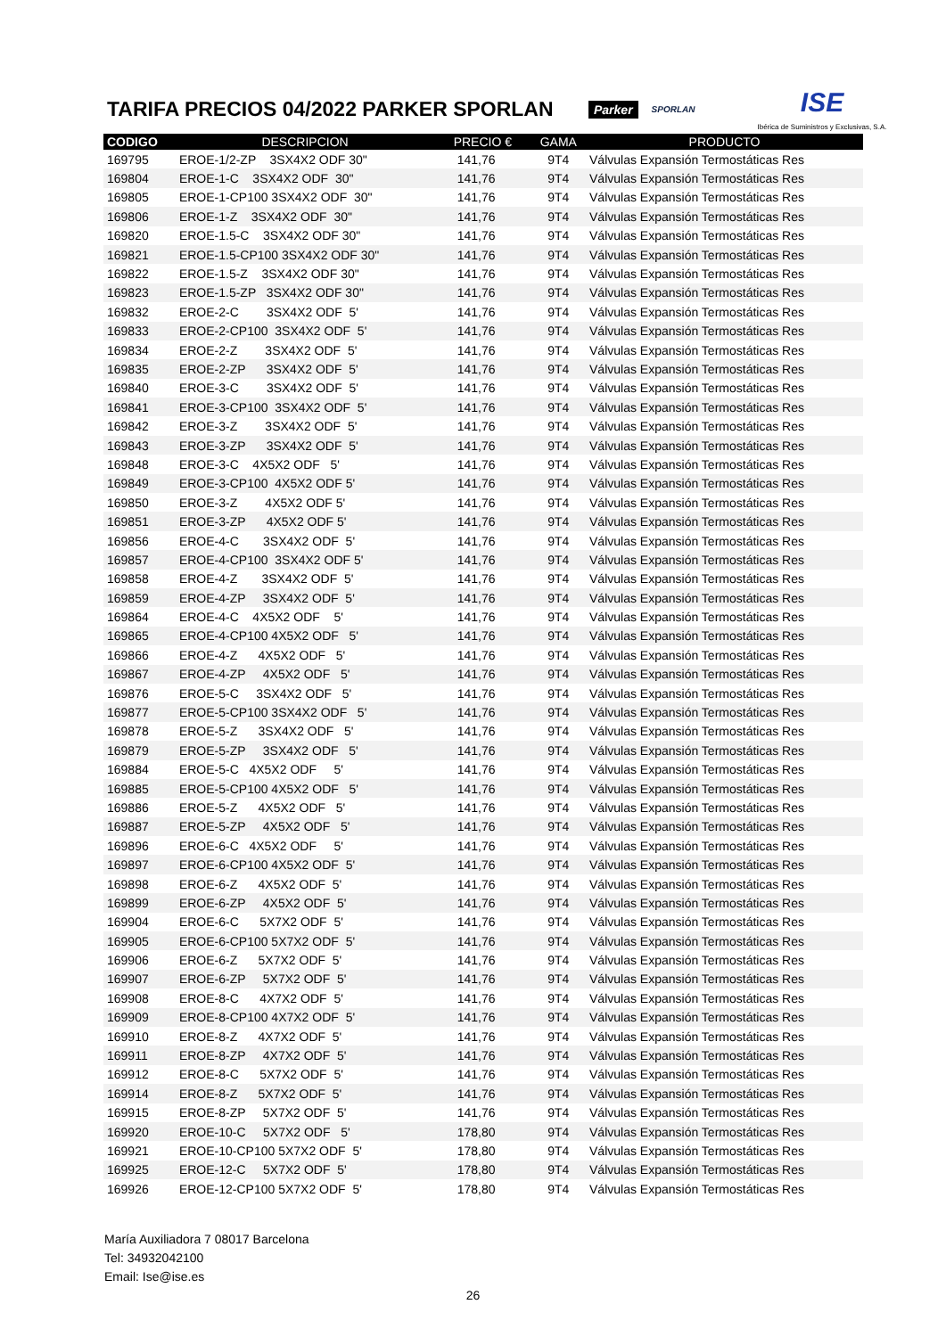TARIFA PRECIOS 04/2022 PARKER SPORLAN
Parker SPORLAN ISE
Ibérica de Suministros y Exclusivas, S.A.
| CODIGO | DESCRIPCION | PRECIO € | GAMA | PRODUCTO |
| --- | --- | --- | --- | --- |
| 169795 | EROE-1/2-ZP 3SX4X2 ODF 30" | 141,76 | 9T4 | Válvulas Expansión Termostáticas Res |
| 169804 | EROE-1-C 3SX4X2 ODF 30" | 141,76 | 9T4 | Válvulas Expansión Termostáticas Res |
| 169805 | EROE-1-CP100 3SX4X2 ODF 30" | 141,76 | 9T4 | Válvulas Expansión Termostáticas Res |
| 169806 | EROE-1-Z 3SX4X2 ODF 30" | 141,76 | 9T4 | Válvulas Expansión Termostáticas Res |
| 169820 | EROE-1.5-C 3SX4X2 ODF 30" | 141,76 | 9T4 | Válvulas Expansión Termostáticas Res |
| 169821 | EROE-1.5-CP100 3SX4X2 ODF 30" | 141,76 | 9T4 | Válvulas Expansión Termostáticas Res |
| 169822 | EROE-1.5-Z 3SX4X2 ODF 30" | 141,76 | 9T4 | Válvulas Expansión Termostáticas Res |
| 169823 | EROE-1.5-ZP 3SX4X2 ODF 30" | 141,76 | 9T4 | Válvulas Expansión Termostáticas Res |
| 169832 | EROE-2-C 3SX4X2 ODF 5' | 141,76 | 9T4 | Válvulas Expansión Termostáticas Res |
| 169833 | EROE-2-CP100 3SX4X2 ODF 5' | 141,76 | 9T4 | Válvulas Expansión Termostáticas Res |
| 169834 | EROE-2-Z 3SX4X2 ODF 5' | 141,76 | 9T4 | Válvulas Expansión Termostáticas Res |
| 169835 | EROE-2-ZP 3SX4X2 ODF 5' | 141,76 | 9T4 | Válvulas Expansión Termostáticas Res |
| 169840 | EROE-3-C 3SX4X2 ODF 5' | 141,76 | 9T4 | Válvulas Expansión Termostáticas Res |
| 169841 | EROE-3-CP100 3SX4X2 ODF 5' | 141,76 | 9T4 | Válvulas Expansión Termostáticas Res |
| 169842 | EROE-3-Z 3SX4X2 ODF 5' | 141,76 | 9T4 | Válvulas Expansión Termostáticas Res |
| 169843 | EROE-3-ZP 3SX4X2 ODF 5' | 141,76 | 9T4 | Válvulas Expansión Termostáticas Res |
| 169848 | EROE-3-C 4X5X2 ODF 5' | 141,76 | 9T4 | Válvulas Expansión Termostáticas Res |
| 169849 | EROE-3-CP100 4X5X2 ODF 5' | 141,76 | 9T4 | Válvulas Expansión Termostáticas Res |
| 169850 | EROE-3-Z 4X5X2 ODF 5' | 141,76 | 9T4 | Válvulas Expansión Termostáticas Res |
| 169851 | EROE-3-ZP 4X5X2 ODF 5' | 141,76 | 9T4 | Válvulas Expansión Termostáticas Res |
| 169856 | EROE-4-C 3SX4X2 ODF 5' | 141,76 | 9T4 | Válvulas Expansión Termostáticas Res |
| 169857 | EROE-4-CP100 3SX4X2 ODF 5' | 141,76 | 9T4 | Válvulas Expansión Termostáticas Res |
| 169858 | EROE-4-Z 3SX4X2 ODF 5' | 141,76 | 9T4 | Válvulas Expansión Termostáticas Res |
| 169859 | EROE-4-ZP 3SX4X2 ODF 5' | 141,76 | 9T4 | Válvulas Expansión Termostáticas Res |
| 169864 | EROE-4-C 4X5X2 ODF 5' | 141,76 | 9T4 | Válvulas Expansión Termostáticas Res |
| 169865 | EROE-4-CP100 4X5X2 ODF 5' | 141,76 | 9T4 | Válvulas Expansión Termostáticas Res |
| 169866 | EROE-4-Z 4X5X2 ODF 5' | 141,76 | 9T4 | Válvulas Expansión Termostáticas Res |
| 169867 | EROE-4-ZP 4X5X2 ODF 5' | 141,76 | 9T4 | Válvulas Expansión Termostáticas Res |
| 169876 | EROE-5-C 3SX4X2 ODF 5' | 141,76 | 9T4 | Válvulas Expansión Termostáticas Res |
| 169877 | EROE-5-CP100 3SX4X2 ODF 5' | 141,76 | 9T4 | Válvulas Expansión Termostáticas Res |
| 169878 | EROE-5-Z 3SX4X2 ODF 5' | 141,76 | 9T4 | Válvulas Expansión Termostáticas Res |
| 169879 | EROE-5-ZP 3SX4X2 ODF 5' | 141,76 | 9T4 | Válvulas Expansión Termostáticas Res |
| 169884 | EROE-5-C 4X5X2 ODF 5' | 141,76 | 9T4 | Válvulas Expansión Termostáticas Res |
| 169885 | EROE-5-CP100 4X5X2 ODF 5' | 141,76 | 9T4 | Válvulas Expansión Termostáticas Res |
| 169886 | EROE-5-Z 4X5X2 ODF 5' | 141,76 | 9T4 | Válvulas Expansión Termostáticas Res |
| 169887 | EROE-5-ZP 4X5X2 ODF 5' | 141,76 | 9T4 | Válvulas Expansión Termostáticas Res |
| 169896 | EROE-6-C 4X5X2 ODF 5' | 141,76 | 9T4 | Válvulas Expansión Termostáticas Res |
| 169897 | EROE-6-CP100 4X5X2 ODF 5' | 141,76 | 9T4 | Válvulas Expansión Termostáticas Res |
| 169898 | EROE-6-Z 4X5X2 ODF 5' | 141,76 | 9T4 | Válvulas Expansión Termostáticas Res |
| 169899 | EROE-6-ZP 4X5X2 ODF 5' | 141,76 | 9T4 | Válvulas Expansión Termostáticas Res |
| 169904 | EROE-6-C 5X7X2 ODF 5' | 141,76 | 9T4 | Válvulas Expansión Termostáticas Res |
| 169905 | EROE-6-CP100 5X7X2 ODF 5' | 141,76 | 9T4 | Válvulas Expansión Termostáticas Res |
| 169906 | EROE-6-Z 5X7X2 ODF 5' | 141,76 | 9T4 | Válvulas Expansión Termostáticas Res |
| 169907 | EROE-6-ZP 5X7X2 ODF 5' | 141,76 | 9T4 | Válvulas Expansión Termostáticas Res |
| 169908 | EROE-8-C 4X7X2 ODF 5' | 141,76 | 9T4 | Válvulas Expansión Termostáticas Res |
| 169909 | EROE-8-CP100 4X7X2 ODF 5' | 141,76 | 9T4 | Válvulas Expansión Termostáticas Res |
| 169910 | EROE-8-Z 4X7X2 ODF 5' | 141,76 | 9T4 | Válvulas Expansión Termostáticas Res |
| 169911 | EROE-8-ZP 4X7X2 ODF 5' | 141,76 | 9T4 | Válvulas Expansión Termostáticas Res |
| 169912 | EROE-8-C 5X7X2 ODF 5' | 141,76 | 9T4 | Válvulas Expansión Termostáticas Res |
| 169914 | EROE-8-Z 5X7X2 ODF 5' | 141,76 | 9T4 | Válvulas Expansión Termostáticas Res |
| 169915 | EROE-8-ZP 5X7X2 ODF 5' | 141,76 | 9T4 | Válvulas Expansión Termostáticas Res |
| 169920 | EROE-10-C 5X7X2 ODF 5' | 178,80 | 9T4 | Válvulas Expansión Termostáticas Res |
| 169921 | EROE-10-CP100 5X7X2 ODF 5' | 178,80 | 9T4 | Válvulas Expansión Termostáticas Res |
| 169925 | EROE-12-C 5X7X2 ODF 5' | 178,80 | 9T4 | Válvulas Expansión Termostáticas Res |
| 169926 | EROE-12-CP100 5X7X2 ODF 5' | 178,80 | 9T4 | Válvulas Expansión Termostáticas Res |
María Auxiliadora 7 08017 Barcelona
Tel: 34932042100
Email: Ise@ise.es
26